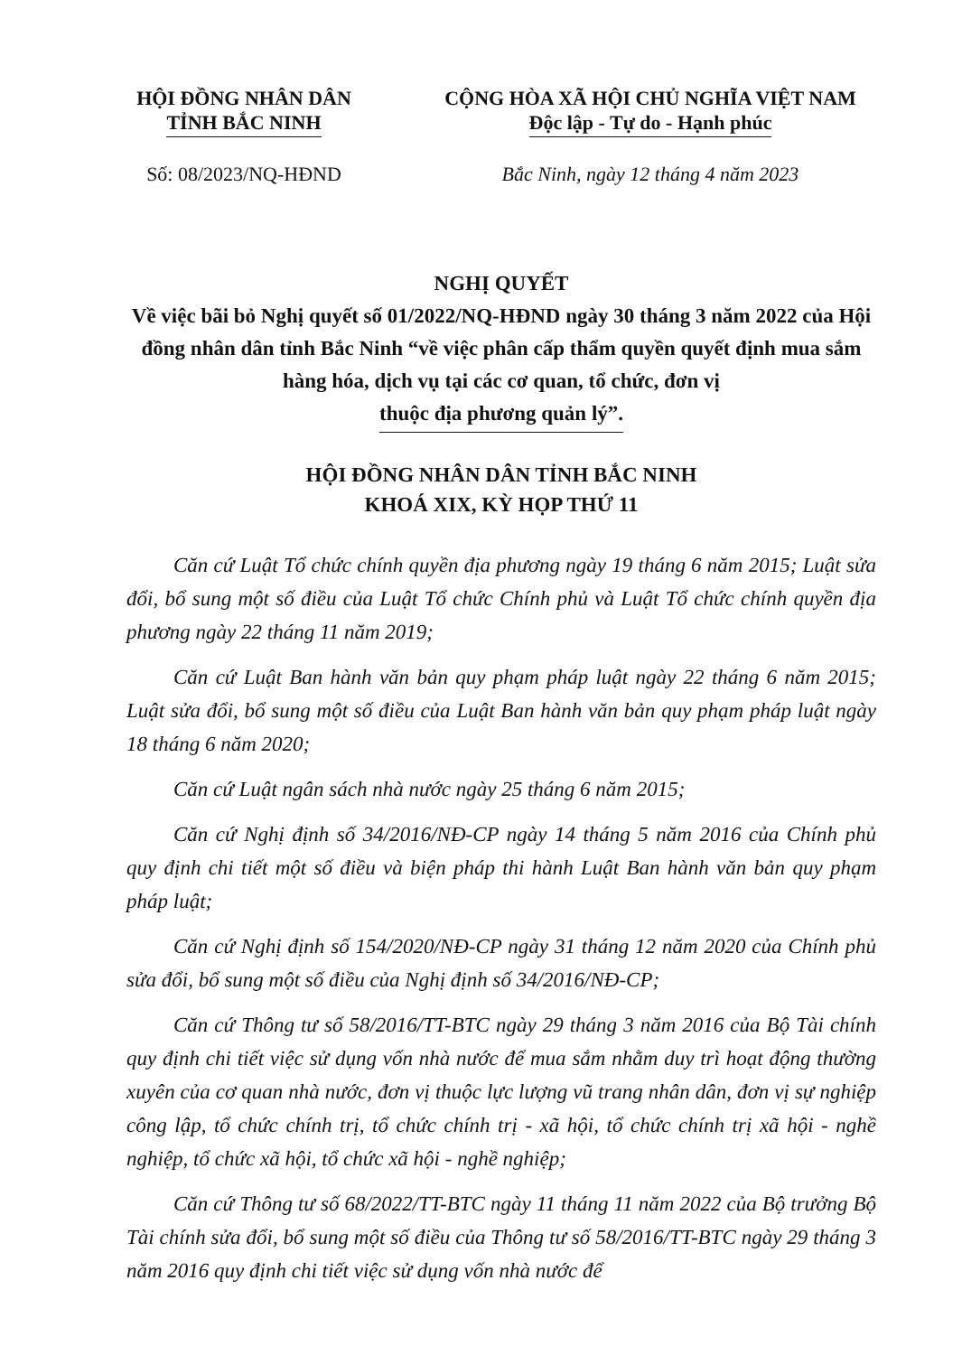HỘI ĐỒNG NHÂN DÂN
TỈNH BẮC NINH
CỘNG HÒA XÃ HỘI CHỦ NGHĨA VIỆT NAM
Độc lập - Tự do - Hạnh phúc
Số: 08/2023/NQ-HĐND Bắc Ninh, ngày 12 tháng 4 năm 2023
NGHỊ QUYẾT
Về việc bãi bỏ Nghị quyết số 01/2022/NQ-HĐND ngày 30 tháng 3 năm 2022 của Hội đồng nhân dân tỉnh Bắc Ninh “về việc phân cấp thẩm quyền quyết định mua sắm hàng hóa, dịch vụ tại các cơ quan, tổ chức, đơn vị
thuộc địa phương quản lý”.
HỘI ĐỒNG NHÂN DÂN TỈNH BẮC NINH
KHOÁ XIX, KỲ HỌP THỨ 11
Căn cứ Luật Tổ chức chính quyền địa phương ngày 19 tháng 6 năm 2015; Luật sửa đổi, bổ sung một số điều của Luật Tổ chức Chính phủ và Luật Tổ chức chính quyền địa phương ngày 22 tháng 11 năm 2019;
Căn cứ Luật Ban hành văn bản quy phạm pháp luật ngày 22 tháng 6 năm 2015; Luật sửa đổi, bổ sung một số điều của Luật Ban hành văn bản quy phạm pháp luật ngày 18 tháng 6 năm 2020;
Căn cứ Luật ngân sách nhà nước ngày 25 tháng 6 năm 2015;
Căn cứ Nghị định số 34/2016/NĐ-CP ngày 14 tháng 5 năm 2016 của Chính phủ quy định chi tiết một số điều và biện pháp thi hành Luật Ban hành văn bản quy phạm pháp luật;
Căn cứ Nghị định số 154/2020/NĐ-CP ngày 31 tháng 12 năm 2020 của Chính phủ sửa đổi, bổ sung một số điều của Nghị định số 34/2016/NĐ-CP;
Căn cứ Thông tư số 58/2016/TT-BTC ngày 29 tháng 3 năm 2016 của Bộ Tài chính quy định chi tiết việc sử dụng vốn nhà nước để mua sắm nhằm duy trì hoạt động thường xuyên của cơ quan nhà nước, đơn vị thuộc lực lượng vũ trang nhân dân, đơn vị sự nghiệp công lập, tổ chức chính trị, tổ chức chính trị - xã hội, tổ chức chính trị xã hội - nghề nghiệp, tổ chức xã hội, tổ chức xã hội - nghề nghiệp;
Căn cứ Thông tư số 68/2022/TT-BTC ngày 11 tháng 11 năm 2022 của Bộ trưởng Bộ Tài chính sửa đổi, bổ sung một số điều của Thông tư số 58/2016/TT-BTC ngày 29 tháng 3 năm 2016 quy định chi tiết việc sử dụng vốn nhà nước để